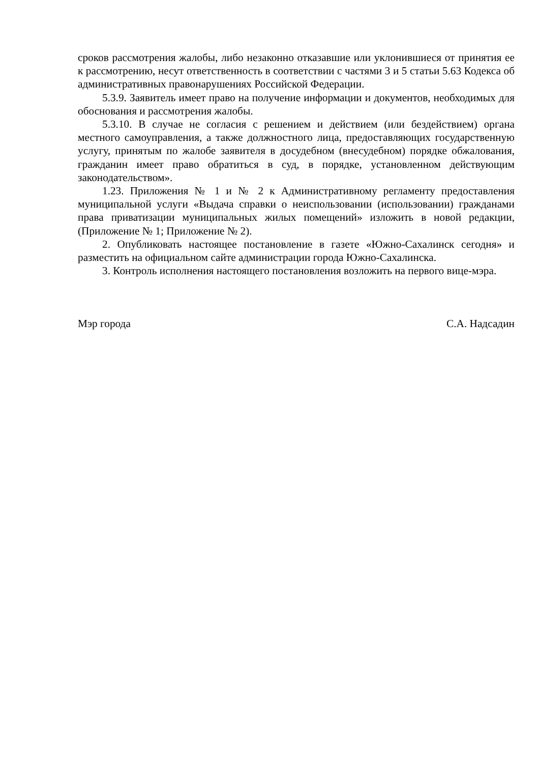сроков рассмотрения жалобы, либо незаконно отказавшие или уклонившиеся от принятия ее к рассмотрению, несут ответственность в соответствии с частями 3 и 5 статьи 5.63 Кодекса об административных правонарушениях Российской Федерации.
5.3.9. Заявитель имеет право на получение информации и документов, необходимых для обоснования и рассмотрения жалобы.
5.3.10. В случае не согласия с решением и действием (или бездействием) органа местного самоуправления, а также должностного лица, предоставляющих государственную услугу, принятым по жалобе заявителя в досудебном (внесудебном) порядке обжалования, гражданин имеет право обратиться в суд, в порядке, установленном действующим законодательством».
1.23. Приложения № 1 и № 2 к Административному регламенту предоставления муниципальной услуги «Выдача справки о неиспользовании (использовании) гражданами права приватизации муниципальных жилых помещений» изложить в новой редакции, (Приложение № 1; Приложение № 2).
2. Опубликовать настоящее постановление в газете «Южно-Сахалинск сегодня» и разместить на официальном сайте администрации города Южно-Сахалинска.
3. Контроль исполнения настоящего постановления возложить на первого вице-мэра.
Мэр города С.А. Надсадин